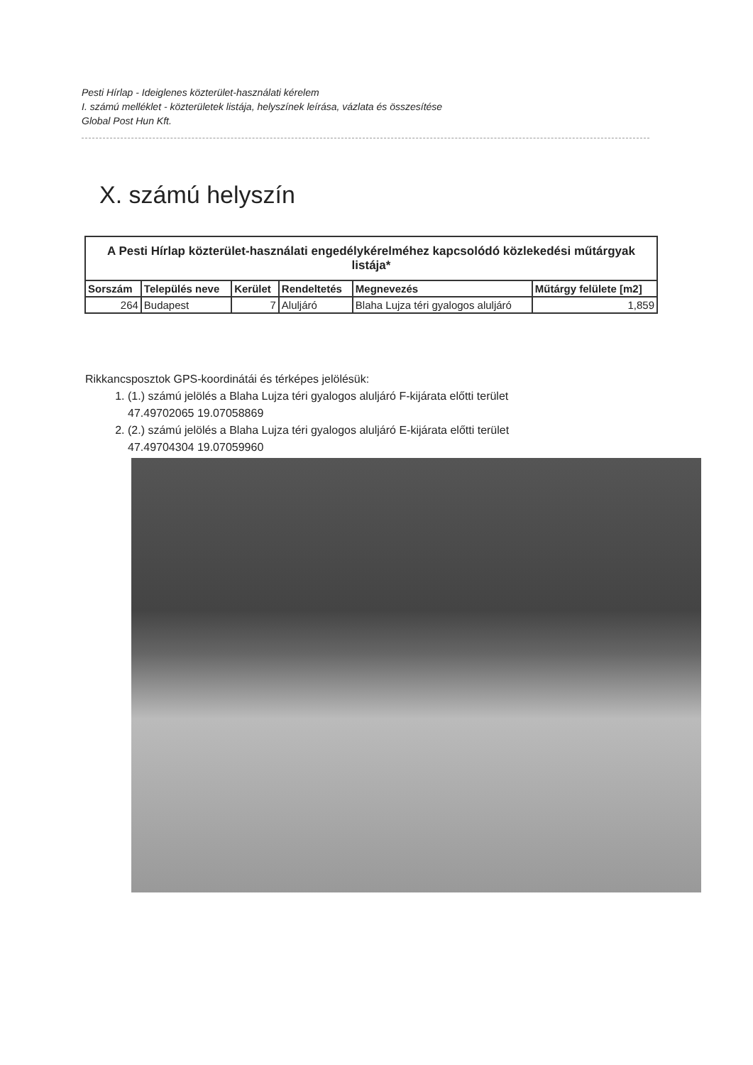Pesti Hírlap - Ideiglenes közterület-használati kérelem
I. számú melléklet - közterületek listája, helyszínek leírása, vázlata és összesítése
Global Post Hun Kft.
X. számú helyszín
| A Pesti Hírlap közterület-használati engedélykérelméhez kapcsolódó közlekedési műtárgyak listája* | | | | | |
| Sorszám | Település neve | Kerület | Rendeltetés | Megnevezés | Műtárgy felülete [m2] |
| 264 | Budapest | 7 | Aluljáró | Blaha Lujza téri gyalogos aluljáró | 1,859 |
Rikkancsposztok GPS-koordinátái és térképes jelölésük:
1. (1.) számú jelölés a Blaha Lujza téri gyalogos aluljáró F-kijárata előtti terület
47.49702065 19.07058869
2. (2.) számú jelölés a Blaha Lujza téri gyalogos aluljáró E-kijárata előtti terület
47.49704304 19.07059960